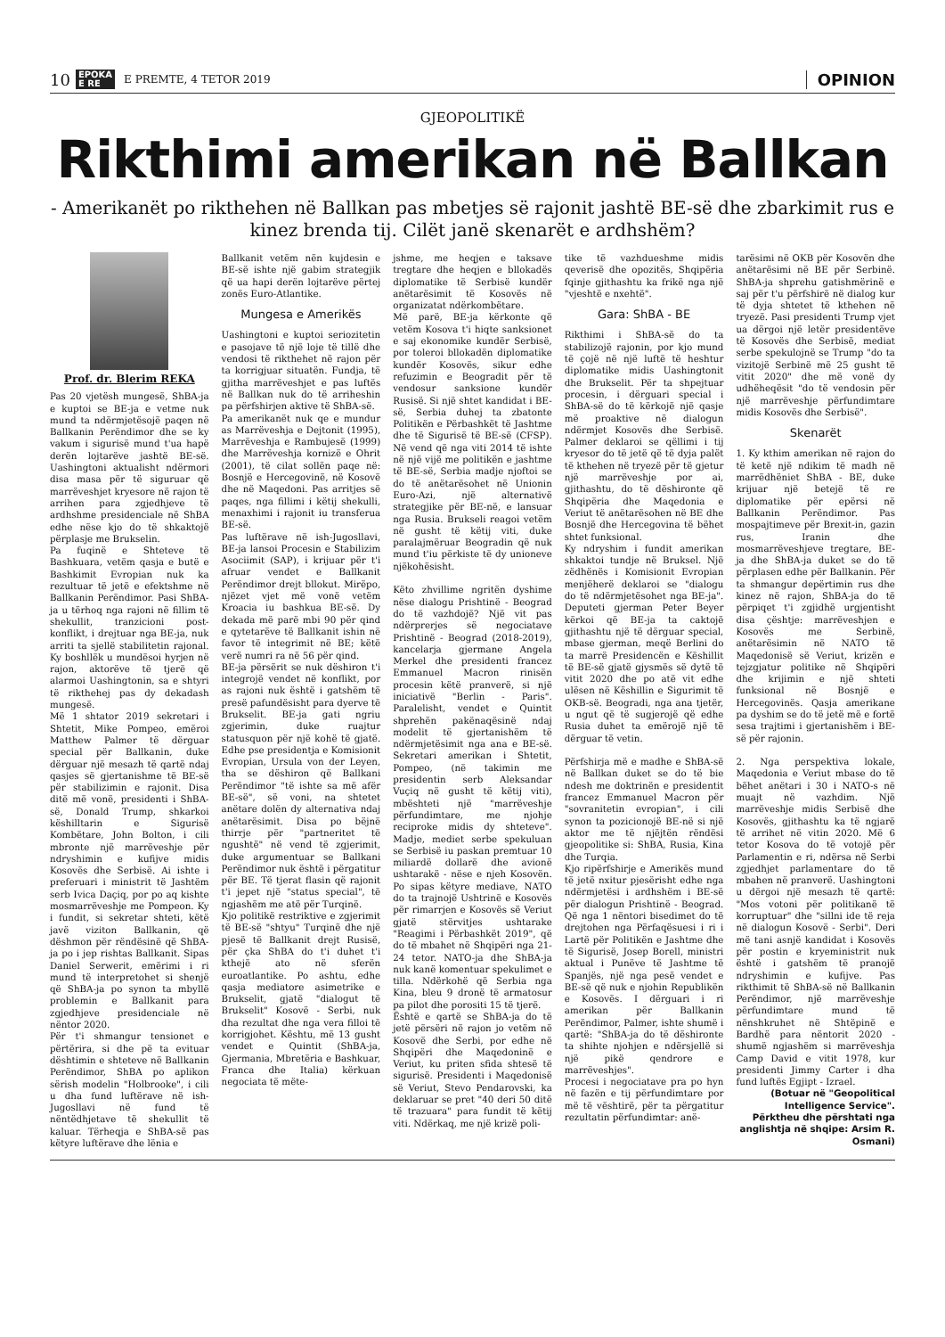10 EPOKA
E RE E PREMTE, 4 TETOR 2019 OPINION
GJEOPOLITIKË
Rikthimi amerikan në Ballkan
- Amerikanët po rikthehen në Ballkan pas mbetjes së rajonit jashtë BE-së dhe zbarkimit rus e kinez brenda tij. Cilët janë skenarët e ardhshëm?
Prof. dr. Blerim REKA
Pas 20 vjetësh mungesë, ShBA-ja e kuptoi se BE-ja e vetme nuk mund ta ndërmjetësojë paqen në Ballkanin Perëndimor dhe se ky vakum i sigurisë mund t'ua hapë derën lojtarëve jashtë BE-së. Uashingtoni aktualisht ndërmori disa masa për të siguruar që marrëveshjet kryesore në rajon të arrihen para zgjedhjeve të ardhshme presidenciale në ShBA edhe nëse kjo do të shkaktojë përplasje me Brukselin.
Pa fuqinë e Shteteve të Bashkuara, vetëm qasja e butë e Bashkimit Evropian nuk ka rezultuar të jetë e efektshme në Ballkanin Perëndimor. Pasi ShBA-ja u tërhoq nga rajoni në fillim të shekullit, tranzicioni post-konflikt, i drejtuar nga BE-ja, nuk arriti ta sjellë stabilitetin rajonal. Ky boshllëk u mundësoi hyrjen në rajon, aktorëve të tjerë që alarmoi Uashingtonin, sa e shtyri të rikthehej pas dy dekadash mungesë.
Më 1 shtator 2019 sekretari i Shtetit, Mike Pompeo, emëroi Matthew Palmer të dërguar special për Ballkanin, duke dërguar një mesazh të qartë ndaj qasjes së gjertanishme të BE-së për stabilizimin e rajonit. Disa ditë më vonë, presidenti i ShBA-së, Donald Trump, shkarkoi këshilltarin e Sigurisë Kombëtare, John Bolton, i cili mbronte një marrëveshje për ndryshimin e kufijve midis Kosovës dhe Serbisë. Ai ishte i preferuari i ministrit të Jashtëm serb Ivica Daçiq, por po aq kishte mosmarrëveshje me Pompeon. Ky i fundit, si sekretar shteti, këtë javë viziton Ballkanin, që dëshmon për rëndësinë që ShBA-ja po i jep rishtas Ballkanit. Sipas Daniel Serwerit, emërimi i ri mund të interpretohet si shenjë që ShBA-ja po synon ta mbyllë problemin e Ballkanit para zgjedhjeve presidenciale në nëntor 2020.
Për t'i shmangur tensionet e përtërira, si dhe pë ta evituar dështimin e shteteve në Ballkanin Perëndimor, ShBA po aplikon sërish modelin "Holbrooke", i cili u dha fund luftërave në ish-Jugosllavi në fund të nëntëdhjetave të shekullit të kaluar. Tërheqja e ShBA-së pas këtyre luftërave dhe lënia e
Ballkanit vetëm nën kujdesin e BE-së ishte një gabim strategjik që ua hapi derën lojtarëve përtej zonës Euro-Atlantike.
Mungesa e Amerikës
Uashingtoni e kuptoi seriozitetin e pasojave të një loje të tillë dhe vendosi të rikthehet në rajon për ta korrigjuar situatën. Fundja, të gjitha marrëveshjet e pas luftës në Ballkan nuk do të arriheshin pa përfshirjen aktive të ShBA-së.
Pa amerikanët nuk qe e mundur as Marrëveshja e Dejtonit (1995), Marrëveshja e Rambujesë (1999) dhe Marrëveshja kornizë e Ohrit (2001), të cilat sollën paqe në: Bosnjë e Hercegovinë, në Kosovë dhe në Maqedoni. Pas arritjes së paqes, nga fillimi i këtij shekulli, menaxhimi i rajonit iu transferua BE-së.
Pas luftërave në ish-Jugosllavi, BE-ja lansoi Procesin e Stabilizim Asociimit (SAP), i krijuar për t'i afruar vendet e Ballkanit Perëndimor drejt bllokut. Mirëpo, njëzet vjet më vonë vetëm Kroacia iu bashkua BE-së. Dy dekada më parë mbi 90 për qind e qytetarëve të Ballkanit ishin në favor të integrimit në BE; këtë verë numri ra në 56 për qind.
BE-ja përsërit se nuk dëshiron t'i integrojë vendet në konflikt, por as rajoni nuk është i gatshëm të presë pafundësisht para dyerve të Brukselit. BE-ja gati ngriu zgjerimin, duke ruajtur statusquon për një kohë të gjatë. Edhe pse presidentja e Komisionit Evropian, Ursula von der Leyen, tha se dëshiron që Ballkani Perëndimor "të ishte sa më afër BE-së", së voni, na shtetet anëtare dolën dy alternativa ndaj anëtarësimit. Disa po bëjnë thirrje për "partneritet të ngushtë" në vend të zgjerimit, duke argumentuar se Ballkani Perëndimor nuk është i përgatitur për BE. Të tjerat flasin që rajonit t'i jepet një "status special", të ngjashëm me atë për Turqinë.
Kjo politikë restriktive e zgjerimit të BE-së "shtyu" Turqinë dhe një pjesë të Ballkanit drejt Rusisë, për çka ShBA do t'i duhet t'i kthejë ato në sferën euroatlantike. Po ashtu, edhe qasja mediatore asimetrike e Brukselit, gjatë "dialogut të Brukselit" Kosovë - Serbi, nuk dha rezultat dhe nga vera filloi të korrigjohet. Kështu, më 13 gusht vendet e Quintit (ShBA-ja, Gjermania, Mbretëria e Bashkuar, Franca dhe Italia) kërkuan negociata të mëte-
jshme, me heqjen e taksave tregtare dhe heqjen e bllokadës diplomatike të Serbisë kundër anëtarësimit të Kosovës në organizatat ndërkombëtare.
Më parë, BE-ja kërkonte që vetëm Kosova t'i hiqte sanksionet e saj ekonomike kundër Serbisë, por toleroi bllokadën diplomatike kundër Kosovës, sikur edhe refuzimin e Beogradit për të vendosur sanksione kundër Rusisë. Si një shtet kandidat i BE-së, Serbia duhej ta zbatonte Politikën e Përbashkët të Jashtme dhe të Sigurisë të BE-së (CFSP). Në vend që nga viti 2014 të ishte në një vijë me politikën e jashtme të BE-së, Serbia madje njoftoi se do të anëtarësohet në Unionin Euro-Azi, një alternativë strategjike për BE-në, e lansuar nga Rusia. Brukseli reagoi vetëm në gusht të këtij viti, duke paralajmëruar Beogradin që nuk mund t'iu përkiste të dy unioneve njëkohësisht.
Këto zhvillime ngritën dyshime nëse dialogu Prishtinë - Beograd do të vazhdojë? Një vit pas ndërprerjes së negociatave Prishtinë - Beograd (2018-2019), kancelarja gjermane Angela Merkel dhe presidenti francez Emmanuel Macron rinisën procesin këtë pranverë, si një iniciativë "Berlin - Paris". Paralelisht, vendet e Quintit shprehën pakënaqësinë ndaj modelit të gjertanishëm të ndërmjetësimit nga ana e BE-së. Sekretari amerikan i Shtetit, Pompeo, (në takimin me presidentin serb Aleksandar Vuçiq në gusht të këtij viti), mbështeti një "marrëveshje përfundimtare, me njohje reciproke midis dy shteteve". Madje, mediet serbe spekuluan se Serbisë iu paskan premtuar 10 miliardë dollarë dhe avionë ushtarakë - nëse e njeh Kosovën. Po sipas këtyre mediave, NATO do ta trajnojë Ushtrinë e Kosovës për rimarrjen e Kosovës së Veriut gjatë stërvitjes ushtarake "Reagimi i Përbashkët 2019", që do të mbahet në Shqipëri nga 21-24 tetor. NATO-ja dhe ShBA-ja nuk kanë komentuar spekulimet e tilla. Ndërkohë që Serbia nga Kina, bleu 9 dronë të armatosur pa pilot dhe porositi 15 të tjerë.
Është e qartë se ShBA-ja do të jetë përsëri në rajon jo vetëm në Kosovë dhe Serbi, por edhe në Shqipëri dhe Maqedoninë e Veriut, ku priten sfida shtesë të sigurisë. Presidenti i Maqedonisë së Veriut, Stevo Pendarovski, ka deklaruar se pret "40 deri 50 ditë të trazuara" para fundit të këtij viti. Ndërkaq, me një krizë poli-
tike të vazhdueshme midis qeverisë dhe opozitës, Shqipëria fqinje gjithashtu ka frikë nga një "vjeshtë e nxehtë".
Gara: ShBA - BE
Rikthimi i ShBA-së do ta stabilizojë rajonin, por kjo mund të çojë në një luftë të heshtur diplomatike midis Uashingtonit dhe Brukselit. Për ta shpejtuar procesin, i dërguari special i ShBA-së do të kërkojë një qasje më proaktive në dialogun ndërmjet Kosovës dhe Serbisë. Palmer deklaroi se qëllimi i tij kryesor do të jetë që të dyja palët të kthehen në tryezë për të gjetur një marrëveshje por ai, gjithashtu, do të dëshironte që Shqipëria dhe Maqedonia e Veriut të anëtarësohen në BE dhe Bosnjë dhe Hercegovina të bëhet shtet funksional.
Ky ndryshim i fundit amerikan shkaktoi tundje në Bruksel. Një zëdhënës i Komisionit Evropian menjëherë deklaroi se "dialogu do të ndërmjetësohet nga BE-ja". Deputeti gjerman Peter Beyer kërkoi që BE-ja ta caktojë gjithashtu një të dërguar special, mbase gjerman, meqë Berlini do ta marrë Presidencën e Këshillit të BE-së gjatë gjysmës së dytë të vitit 2020 dhe po atë vit edhe ulësen në Këshillin e Sigurimit të OKB-së. Beogradi, nga ana tjetër, u ngut që të sugjerojë që edhe Rusia duhet ta emërojë një të dërguar të vetin.
Përfshirja më e madhe e ShBA-së në Ballkan duket se do të bie ndesh me doktrinën e presidentit francez Emmanuel Macron për "sovranitetin evropian", i cili synon ta pozicionojë BE-në si një aktor me të njëjtën rëndësi gjeopolitike si: ShBA, Rusia, Kina dhe Turqia.
Kjo ripërfshirje e Amerikës mund të jetë nxitur pjesërisht edhe nga ndërmjetësi i ardhshëm i BE-së për dialogun Prishtinë - Beograd. Që nga 1 nëntori bisedimet do të drejtohen nga Përfaqësuesi i ri i Lartë për Politikën e Jashtme dhe të Sigurisë, Josep Borell, ministri aktual i Punëve të Jashtme të Spanjës, një nga pesë vendet e BE-së që nuk e njohin Republikën e Kosovës. I dërguari i ri amerikan për Ballkanin Perëndimor, Palmer, ishte shumë i qartë: "ShBA-ja do të dëshironte ta shihte njohjen e ndërsjellë si një pikë qendrore e marrëveshjes".
Procesi i negociatave pra po hyn në fazën e tij përfundimtare por më të vështirë, për ta përgatitur rezultatin përfundimtar: anë-
tarësimi në OKB për Kosovën dhe anëtarësimi në BE për Serbinë. ShBA-ja shprehu gatishmërinë e saj për t'u përfshirë në dialog kur të dyja shtetet të kthehen në tryezë. Pasi presidenti Trump vjet ua dërgoi një letër presidentëve të Kosovës dhe Serbisë, mediat serbe spekulojnë se Trump "do ta vizitojë Serbinë më 25 gusht të vitit 2020" dhe më vonë dy udhëheqësit "do të vendosin për një marrëveshje përfundimtare midis Kosovës dhe Serbisë".
Skenarët
1. Ky kthim amerikan në rajon do të ketë një ndikim të madh në marrëdhëniet ShBA - BE, duke krijuar një betejë të re diplomatike për epërsi në Ballkanin Perëndimor. Pas mospajtimeve për Brexit-in, gazin rus, Iranin dhe mosmarrëveshjeve tregtare, BE-ja dhe ShBA-ja duket se do të përplasen edhe për Ballkanin. Për ta shmangur depërtimin rus dhe kinez në rajon, ShBA-ja do të përpiqet t'i zgjidhë urgjentisht disa çështje: marrëveshjen e Kosovës me Serbinë, anëtarësimin në NATO të Maqedonisë së Veriut, krizën e tejzgjatur politike në Shqipëri dhe krijimin e një shteti funksional në Bosnjë e Hercegovinës. Qasja amerikane pa dyshim se do të jetë më e fortë sesa trajtimi i gjertanishëm i BE-së për rajonin.
2. Nga perspektiva lokale, Maqedonia e Veriut mbase do të bëhet anëtari i 30 i NATO-s në muajt në vazhdim. Një marrëveshje midis Serbisë dhe Kosovës, gjithashtu ka të ngjarë të arrihet në vitin 2020. Më 6 tetor Kosova do të votojë për Parlamentin e ri, ndërsa në Serbi zgjedhjet parlamentare do të mbahen në pranverë. Uashingtoni u dërgoi një mesazh të qartë: "Mos votoni për politikanë të korruptuar" dhe "sillni ide të reja në dialogun Kosovë - Serbi". Deri më tani asnjë kandidat i Kosovës për postin e kryeministrit nuk është i gatshëm të pranojë ndryshimin e kufijve. Pas rikthimit të ShBA-së në Ballkanin Perëndimor, një marrëveshje përfundimtare mund të nënshkruhet në Shtëpinë e Bardhë para nëntorit 2020 - shumë ngjashëm si marrëveshja Camp David e vitit 1978, kur presidenti Jimmy Carter i dha fund luftës Egjipt - Izrael.
(Botuar në "Geopolitical Intelligence Service". Përktheu dhe përshtati nga anglishtja në shqipe: Arsim R. Osmani)